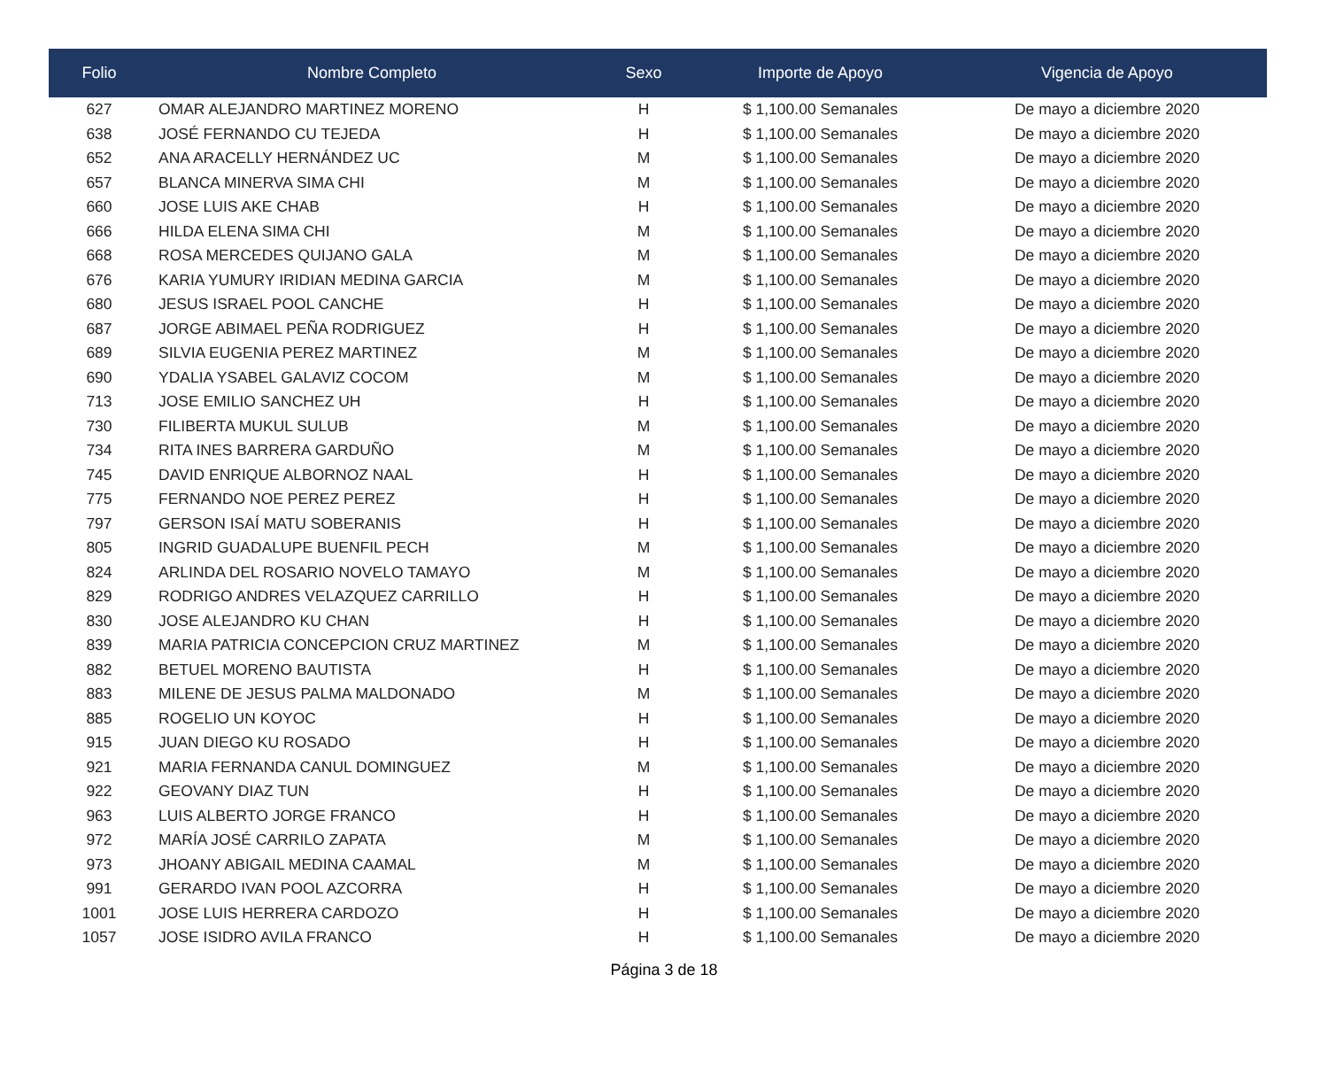| Folio | Nombre Completo | Sexo | Importe de Apoyo | Vigencia de Apoyo |
| --- | --- | --- | --- | --- |
| 627 | OMAR ALEJANDRO MARTINEZ MORENO | H | $ 1,100.00 Semanales | De mayo a diciembre 2020 |
| 638 | JOSÉ FERNANDO CU TEJEDA | H | $ 1,100.00 Semanales | De mayo a diciembre 2020 |
| 652 | ANA ARACELLY HERNÁNDEZ UC | M | $ 1,100.00 Semanales | De mayo a diciembre 2020 |
| 657 | BLANCA MINERVA SIMA CHI | M | $ 1,100.00 Semanales | De mayo a diciembre 2020 |
| 660 | JOSE LUIS AKE CHAB | H | $ 1,100.00 Semanales | De mayo a diciembre 2020 |
| 666 | HILDA ELENA SIMA CHI | M | $ 1,100.00 Semanales | De mayo a diciembre 2020 |
| 668 | ROSA MERCEDES QUIJANO GALA | M | $ 1,100.00 Semanales | De mayo a diciembre 2020 |
| 676 | KARIA YUMURY IRIDIAN MEDINA GARCIA | M | $ 1,100.00 Semanales | De mayo a diciembre 2020 |
| 680 | JESUS ISRAEL POOL CANCHE | H | $ 1,100.00 Semanales | De mayo a diciembre 2020 |
| 687 | JORGE ABIMAEL PEÑA RODRIGUEZ | H | $ 1,100.00 Semanales | De mayo a diciembre 2020 |
| 689 | SILVIA EUGENIA PEREZ MARTINEZ | M | $ 1,100.00 Semanales | De mayo a diciembre 2020 |
| 690 | YDALIA YSABEL GALAVIZ COCOM | M | $ 1,100.00 Semanales | De mayo a diciembre 2020 |
| 713 | JOSE EMILIO SANCHEZ UH | H | $ 1,100.00 Semanales | De mayo a diciembre 2020 |
| 730 | FILIBERTA MUKUL SULUB | M | $ 1,100.00 Semanales | De mayo a diciembre 2020 |
| 734 | RITA INES BARRERA GARDUÑO | M | $ 1,100.00 Semanales | De mayo a diciembre 2020 |
| 745 | DAVID ENRIQUE ALBORNOZ NAAL | H | $ 1,100.00 Semanales | De mayo a diciembre 2020 |
| 775 | FERNANDO NOE PEREZ PEREZ | H | $ 1,100.00 Semanales | De mayo a diciembre 2020 |
| 797 | GERSON ISAÍ MATU SOBERANIS | H | $ 1,100.00 Semanales | De mayo a diciembre 2020 |
| 805 | INGRID GUADALUPE BUENFIL PECH | M | $ 1,100.00 Semanales | De mayo a diciembre 2020 |
| 824 | ARLINDA DEL ROSARIO NOVELO TAMAYO | M | $ 1,100.00 Semanales | De mayo a diciembre 2020 |
| 829 | RODRIGO ANDRES VELAZQUEZ CARRILLO | H | $ 1,100.00 Semanales | De mayo a diciembre 2020 |
| 830 | JOSE ALEJANDRO KU CHAN | H | $ 1,100.00 Semanales | De mayo a diciembre 2020 |
| 839 | MARIA PATRICIA CONCEPCION CRUZ MARTINEZ | M | $ 1,100.00 Semanales | De mayo a diciembre 2020 |
| 882 | BETUEL MORENO BAUTISTA | H | $ 1,100.00 Semanales | De mayo a diciembre 2020 |
| 883 | MILENE DE JESUS PALMA MALDONADO | M | $ 1,100.00 Semanales | De mayo a diciembre 2020 |
| 885 | ROGELIO UN KOYOC | H | $ 1,100.00 Semanales | De mayo a diciembre 2020 |
| 915 | JUAN DIEGO KU ROSADO | H | $ 1,100.00 Semanales | De mayo a diciembre 2020 |
| 921 | MARIA FERNANDA CANUL DOMINGUEZ | M | $ 1,100.00 Semanales | De mayo a diciembre 2020 |
| 922 | GEOVANY DIAZ TUN | H | $ 1,100.00 Semanales | De mayo a diciembre 2020 |
| 963 | LUIS ALBERTO JORGE FRANCO | H | $ 1,100.00 Semanales | De mayo a diciembre 2020 |
| 972 | MARÍA JOSÉ CARRILO ZAPATA | M | $ 1,100.00 Semanales | De mayo a diciembre 2020 |
| 973 | JHOANY ABIGAIL MEDINA CAAMAL | M | $ 1,100.00 Semanales | De mayo a diciembre 2020 |
| 991 | GERARDO IVAN POOL AZCORRA | H | $ 1,100.00 Semanales | De mayo a diciembre 2020 |
| 1001 | JOSE LUIS HERRERA CARDOZO | H | $ 1,100.00 Semanales | De mayo a diciembre 2020 |
| 1057 | JOSE ISIDRO AVILA FRANCO | H | $ 1,100.00 Semanales | De mayo a diciembre 2020 |
Página 3 de 18